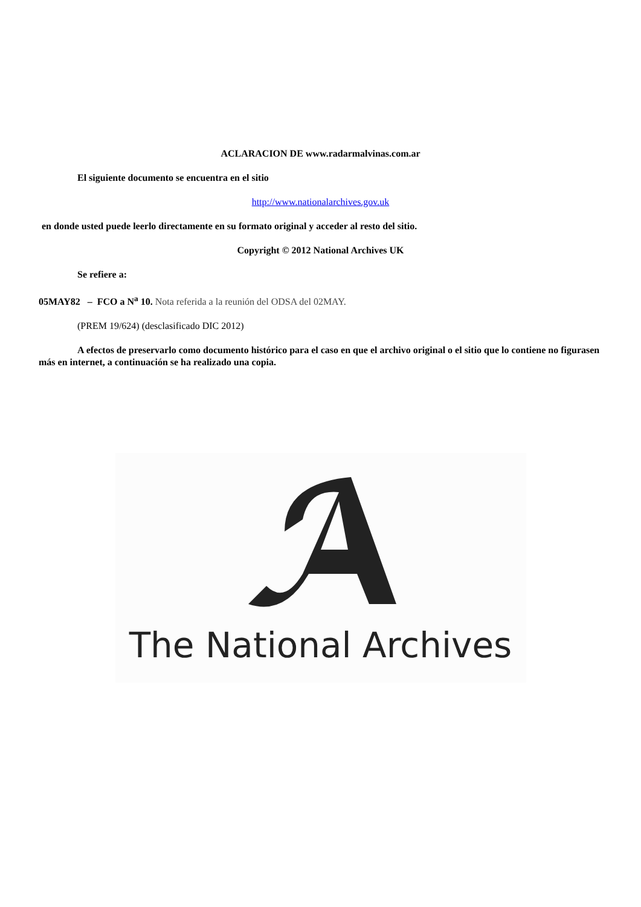ACLARACION DE www.radarmalvinas.com.ar
El siguiente documento se encuentra en el sitio
http://www.nationalarchives.gov.uk
en donde usted puede leerlo directamente en su formato original y acceder al resto del sitio.
Copyright © 2012 National Archives UK
Se refiere a:
05MAY82 – FCO a N<sup>a</sup> 10. Nota referida a la reunión del ODSA del 02MAY.
(PREM 19/624) (desclasificado DIC 2012)
A efectos de preservarlo como documento histórico para el caso en que el archivo original o el sitio que lo contiene no figurasen más en internet, a continuación se ha realizado una copia.
The National Archives